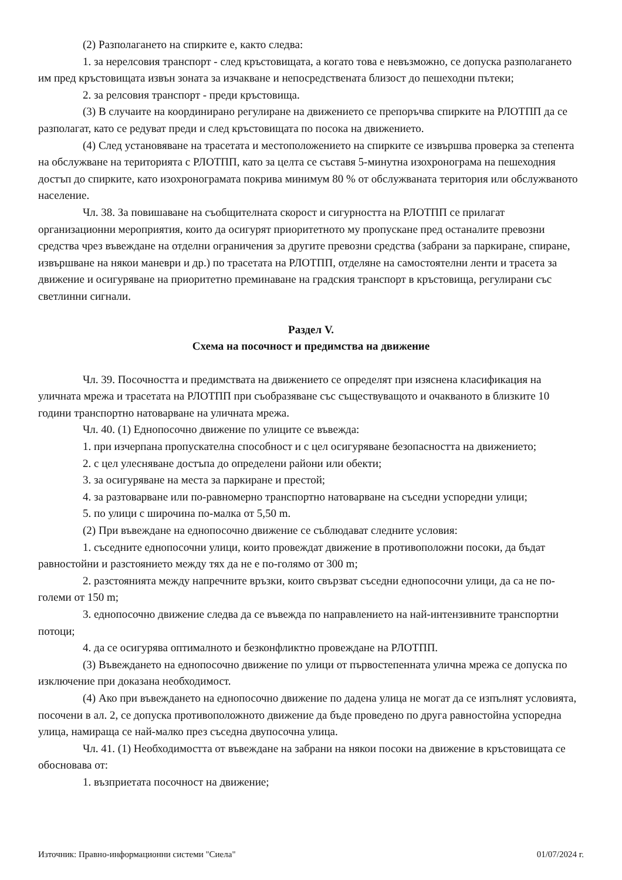(2) Разполагането на спирките е, както следва:
1. за нерелсовия транспорт - след кръстовищата, а когато това е невъзможно, се допуска разполагането им пред кръстовищата извън зоната за изчакване и непосредствената близост до пешеходни пътеки;
2. за релсовия транспорт - преди кръстовища.
(3) В случаите на координирано регулиране на движението се препоръчва спирките на РЛОТПП да се разполагат, като се редуват преди и след кръстовищата по посока на движението.
(4) След установяване на трасетата и местоположението на спирките се извършва проверка за степента на обслужване на територията с РЛОТПП, като за целта се съставя 5-минутна изохронограма на пешеходния достъп до спирките, като изохронограмата покрива минимум 80 % от обслужваната територия или обслужваното население.
Чл. 38. За повишаване на съобщителната скорост и сигурността на РЛОТПП се прилагат организационни мероприятия, които да осигурят приоритетното му пропускане пред останалите превозни средства чрез въвеждане на отделни ограничения за другите превозни средства (забрани за паркиране, спиране, извършване на някои маневри и др.) по трасетата на РЛОТПП, отделяне на самостоятелни ленти и трасета за движение и осигуряване на приоритетно преминаване на градския транспорт в кръстовища, регулирани със светлинни сигнали.
Раздел V.
Схема на посочност и предимства на движение
Чл. 39. Посочността и предимствата на движението се определят при изяснена класификация на уличната мрежа и трасетата на РЛОТПП при съобразяване със съществуващото и очакваното в близките 10 години транспортно натоварване на уличната мрежа.
Чл. 40. (1) Еднопосочно движение по улиците се въвежда:
1. при изчерпана пропускателна способност и с цел осигуряване безопасността на движението;
2. с цел улесняване достъпа до определени райони или обекти;
3. за осигуряване на места за паркиране и престой;
4. за разтоварване или по-равномерно транспортно натоварване на съседни успоредни улици;
5. по улици с широчина по-малка от 5,50 m.
(2) При въвеждане на еднопосочно движение се съблюдават следните условия:
1. съседните еднопосочни улици, които провеждат движение в противоположни посоки, да бъдат равностойни и разстоянието между тях да не е по-голямо от 300 m;
2. разстоянията между напречните връзки, които свързват съседни еднопосочни улици, да са не по-големи от 150 m;
3. еднопосочно движение следва да се въвежда по направлението на най-интензивните транспортни потоци;
4. да се осигурява оптималното и безконфликтно провеждане на РЛОТПП.
(3) Въвеждането на еднопосочно движение по улици от първостепенната улична мрежа се допуска по изключение при доказана необходимост.
(4) Ако при въвеждането на еднопосочно движение по дадена улица не могат да се изпълнят условията, посочени в ал. 2, се допуска противоположното движение да бъде проведено по друга равностойна успоредна улица, намираща се най-малко през съседна двупосочна улица.
Чл. 41. (1) Необходимостта от въвеждане на забрани на някои посоки на движение в кръстовищата се обосновава от:
1. възприетата посочност на движение;
Източник: Правно-информационни системи "Сиела" 01/07/2024 г.